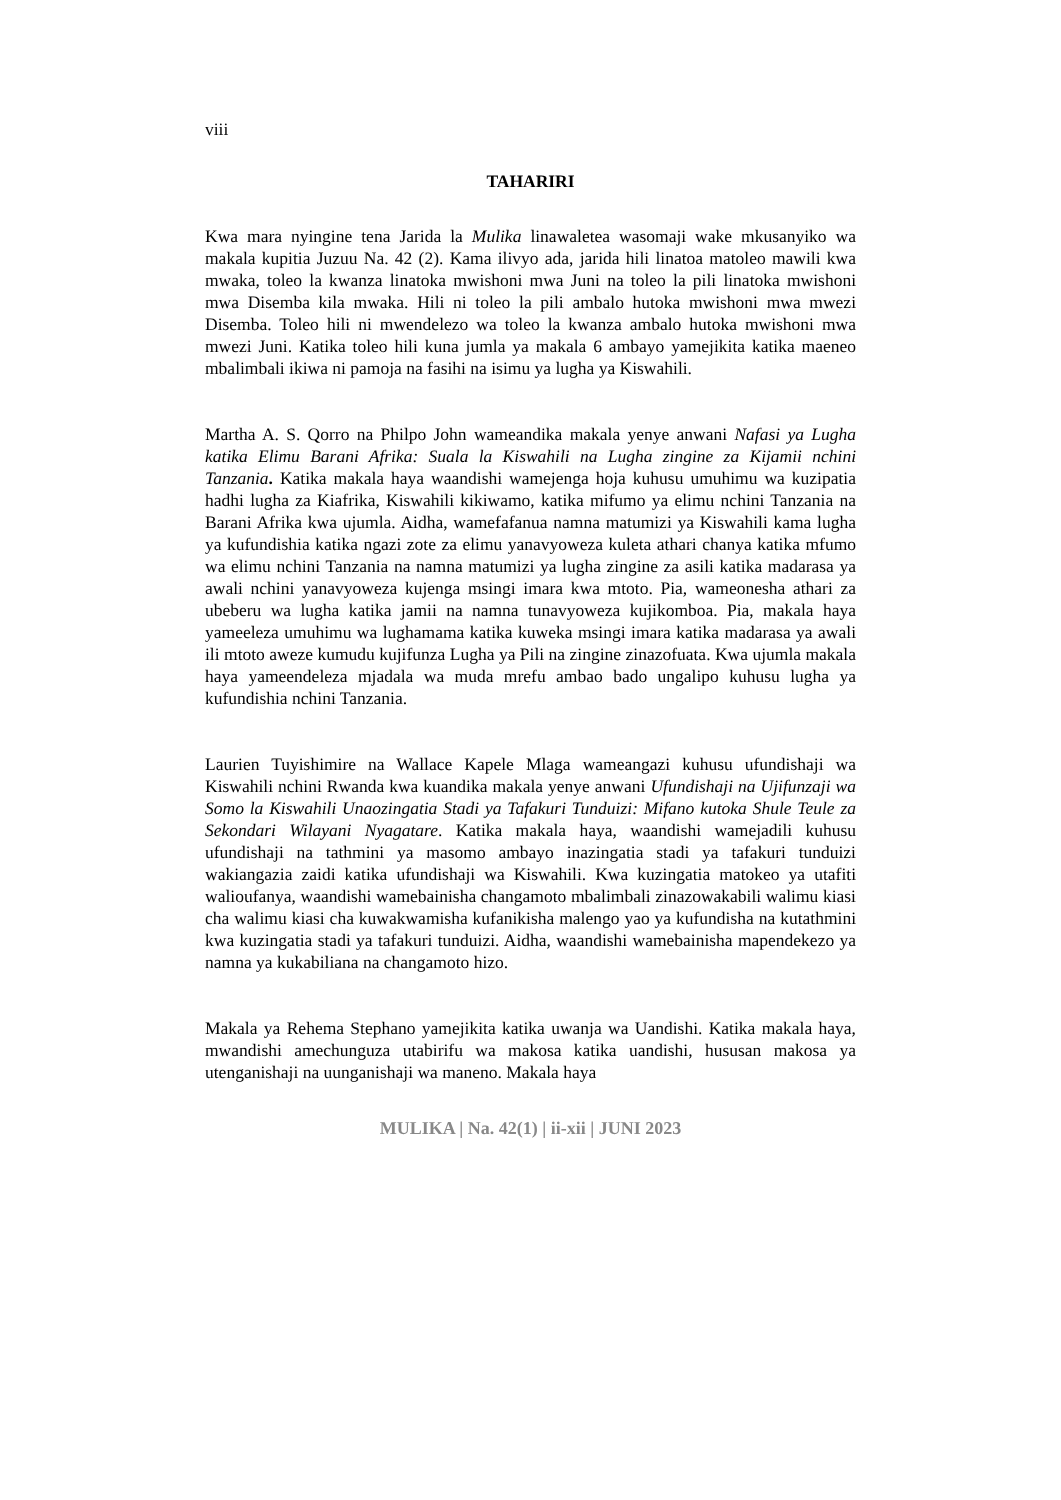viii
TAHARIRI
Kwa mara nyingine tena Jarida la Mulika linawaletea wasomaji wake mkusanyiko wa makala kupitia Juzuu Na. 42 (2). Kama ilivyo ada, jarida hili linatoa matoleo mawili kwa mwaka, toleo la kwanza linatoka mwishoni mwa Juni na toleo la pili linatoka mwishoni mwa Disemba kila mwaka. Hili ni toleo la pili ambalo hutoka mwishoni mwa mwezi Disemba. Toleo hili ni mwendelezo wa toleo la kwanza ambalo hutoka mwishoni mwa mwezi Juni. Katika toleo hili kuna jumla ya makala 6 ambayo yamejikita katika maeneo mbalimbali ikiwa ni pamoja na fasihi na isimu ya lugha ya Kiswahili.
Martha A. S. Qorro na Philpo John wameandika makala yenye anwani Nafasi ya Lugha katika Elimu Barani Afrika: Suala la Kiswahili na Lugha zingine za Kijamii nchini Tanzania. Katika makala haya waandishi wamejenga hoja kuhusu umuhimu wa kuzipatia hadhi lugha za Kiafrika, Kiswahili kikiwamo, katika mifumo ya elimu nchini Tanzania na Barani Afrika kwa ujumla. Aidha, wamefafanua namna matumizi ya Kiswahili kama lugha ya kufundishia katika ngazi zote za elimu yanavyoweza kuleta athari chanya katika mfumo wa elimu nchini Tanzania na namna matumizi ya lugha zingine za asili katika madarasa ya awali nchini yanavyoweza kujenga msingi imara kwa mtoto. Pia, wameonesha athari za ubeberu wa lugha katika jamii na namna tunavyoweza kujikomboa. Pia, makala haya yameeleza umuhimu wa lughamama katika kuweka msingi imara katika madarasa ya awali ili mtoto aweze kumudu kujifunza Lugha ya Pili na zingine zinazofuata. Kwa ujumla makala haya yameendeleza mjadala wa muda mrefu ambao bado ungalipo kuhusu lugha ya kufundishia nchini Tanzania.
Laurien Tuyishimire na Wallace Kapele Mlaga wameangazi kuhusu ufundishaji wa Kiswahili nchini Rwanda kwa kuandika makala yenye anwani Ufundishaji na Ujifunzaji wa Somo la Kiswahili Unaozingatia Stadi ya Tafakuri Tunduizi: Mifano kutoka Shule Teule za Sekondari Wilayani Nyagatare. Katika makala haya, waandishi wamejadili kuhusu ufundishaji na tathmini ya masomo ambayo inazingatia stadi ya tafakuri tunduizi wakiangazia zaidi katika ufundishaji wa Kiswahili. Kwa kuzingatia matokeo ya utafiti walioufanya, waandishi wamebainisha changamoto mbalimbali zinazowakabili walimu kiasi cha walimu kiasi cha kuwakwamisha kufanikisha malengo yao ya kufundisha na kutathmini kwa kuzingatia stadi ya tafakuri tunduizi. Aidha, waandishi wamebainisha mapendekezo ya namna ya kukabiliana na changamoto hizo.
Makala ya Rehema Stephano yamejikita katika uwanja wa Uandishi. Katika makala haya, mwandishi amechunguza utabirifu wa makosa katika uandishi, hususan makosa ya utenganishaji na uunganishaji wa maneno. Makala haya
MULIKA | Na. 42(1) | ii-xii | JUNI 2023